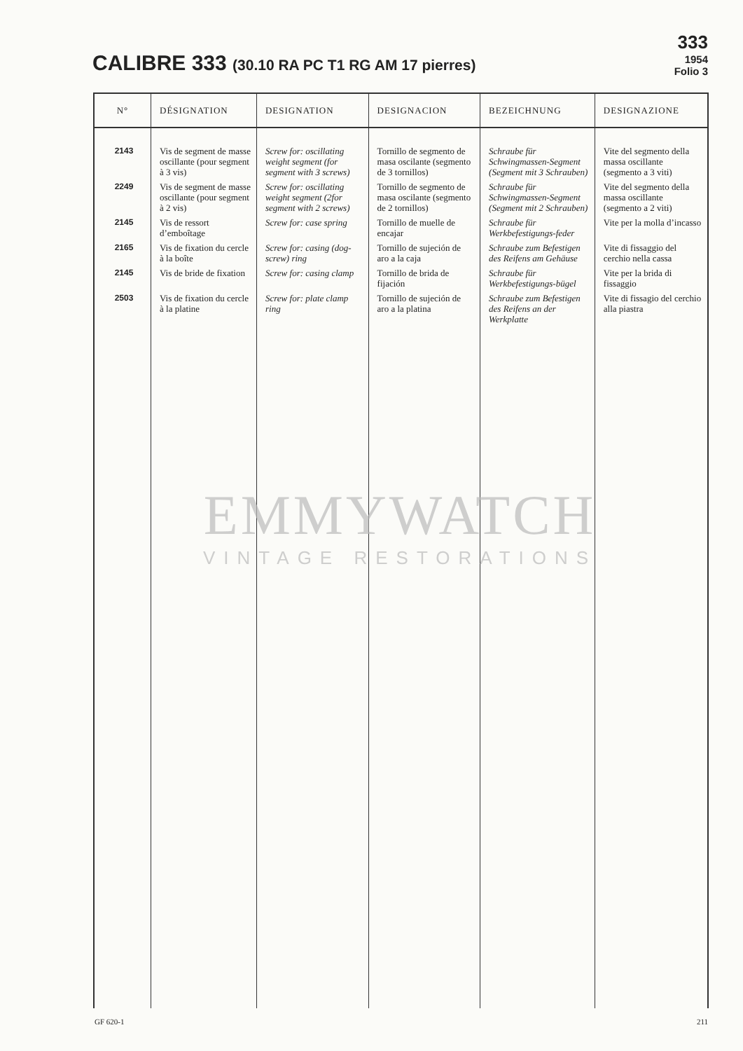CALIBRE 333 (30.10 RA PC T1 RG AM 17 pierres)
333
1954
Folio 3
| N° | DÉSIGNATION | DESIGNATION | DESIGNACION | BEZEICHNUNG | DESIGNAZIONE |
| --- | --- | --- | --- | --- | --- |
| 2143 | Vis de segment de masse oscillante (pour segment à 3 vis) | Screw for: oscillating weight segment (for segment with 3 screws) | Tornillo de segmento de masa oscilante (segmento de 3 tornillos) | Schraube für Schwingmassen-Segment (Segment mit 3 Schrauben) | Vite del segmento della massa oscillante (segmento a 3 viti) |
| 2249 | Vis de segment de masse oscillante (pour segment à 2 vis) | Screw for: oscillating weight segment (2for segment with 2 screws) | Tornillo de segmento de masa oscilante (segmento de 2 tornillos) | Schraube für Schwingmassen-Segment (Segment mit 2 Schrauben) | Vite del segmento della massa oscillante (segmento a 2 viti) |
| 2145 | Vis de ressort d’emboîtage | Screw for: case spring | Tornillo de muelle de encajar | Schraube für Werkbefestigungs-feder | Vite per la molla d’incasso |
| 2165 | Vis de fixation du cercle à la boîte | Screw for: casing (dog-screw) ring | Tornillo de sujeción de aro a la caja | Schraube zum Befestigen des Reifens am Gehäuse | Vite di fissaggio del cerchio nella cassa |
| 2145 | Vis de bride de fixation | Screw for: casing clamp | Tornillo de brida de fijación | Schraube für Werkbefestigungs-bügel | Vite per la brida di fissaggio |
| 2503 | Vis de fixation du cercle à la platine | Screw for: plate clamp ring | Tornillo de sujeción de aro a la platina | Schraube zum Befestigen des Reifens an der Werkplatte | Vite di fissagio del cerchio alla piastra |
EMMYWATCH
VINTAGE RESTORATIONS
GF 620-1 211